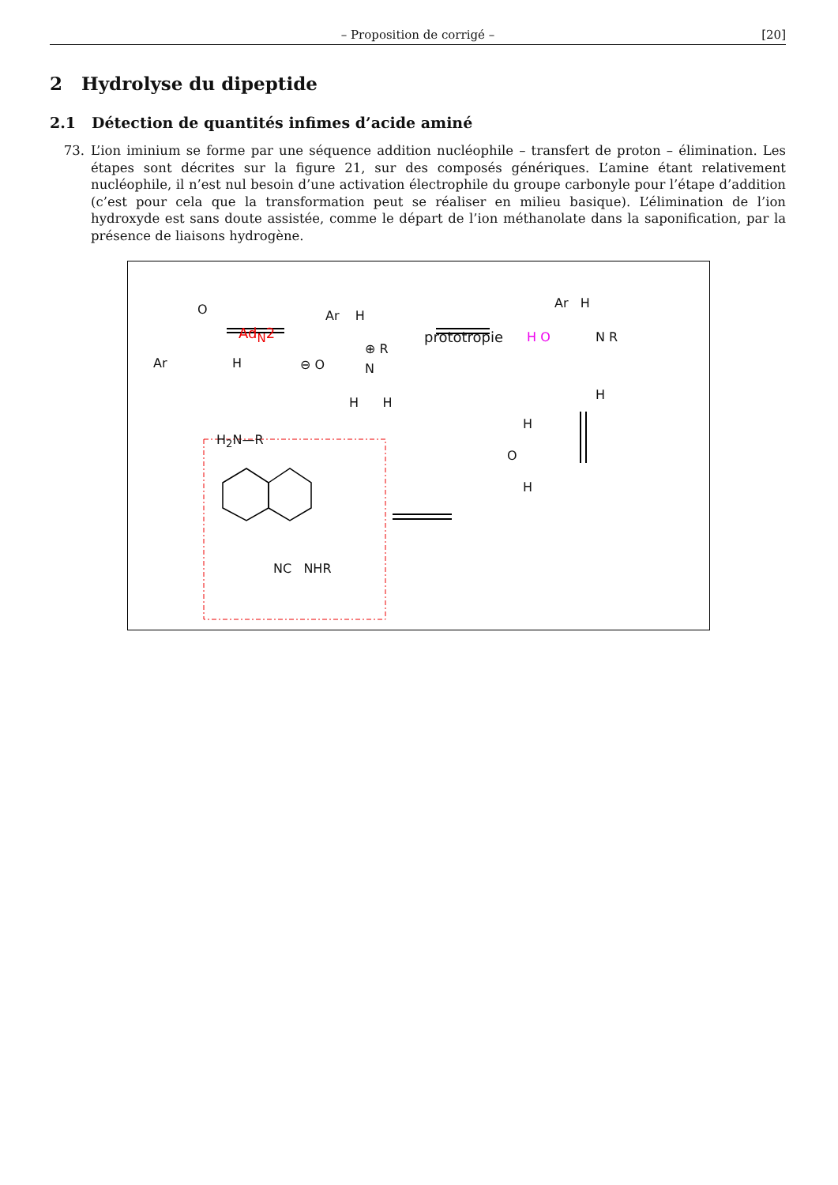– Proposition de corrigé – [20]
2 Hydrolyse du dipeptide
2.1 Détection de quantités infimes d’acide aminé
73. L’ion iminium se forme par une séquence addition nucléophile – transfert de proton – élimination. Les étapes sont décrites sur la figure 21, sur des composés génériques. L’amine étant relativement nucléophile, il n’est nul besoin d’une activation électrophile du groupe carbonyle pour l’étape d’addition (c’est pour cela que la transformation peut se réaliser en milieu basique). L’élimination de l’ion hydroxyde est sans doute assistée, comme le départ de l’ion méthanolate dans la saponification, par la présence de liaisons hydrogène.
Ar
O
H
H<sub>2</sub>N—R
Ad<sub>N</sub>2
⊖ O
Ar H
⊕ R
N
H H
prototropie H O
Ar H
N R
H
H
O
H
NC NHR